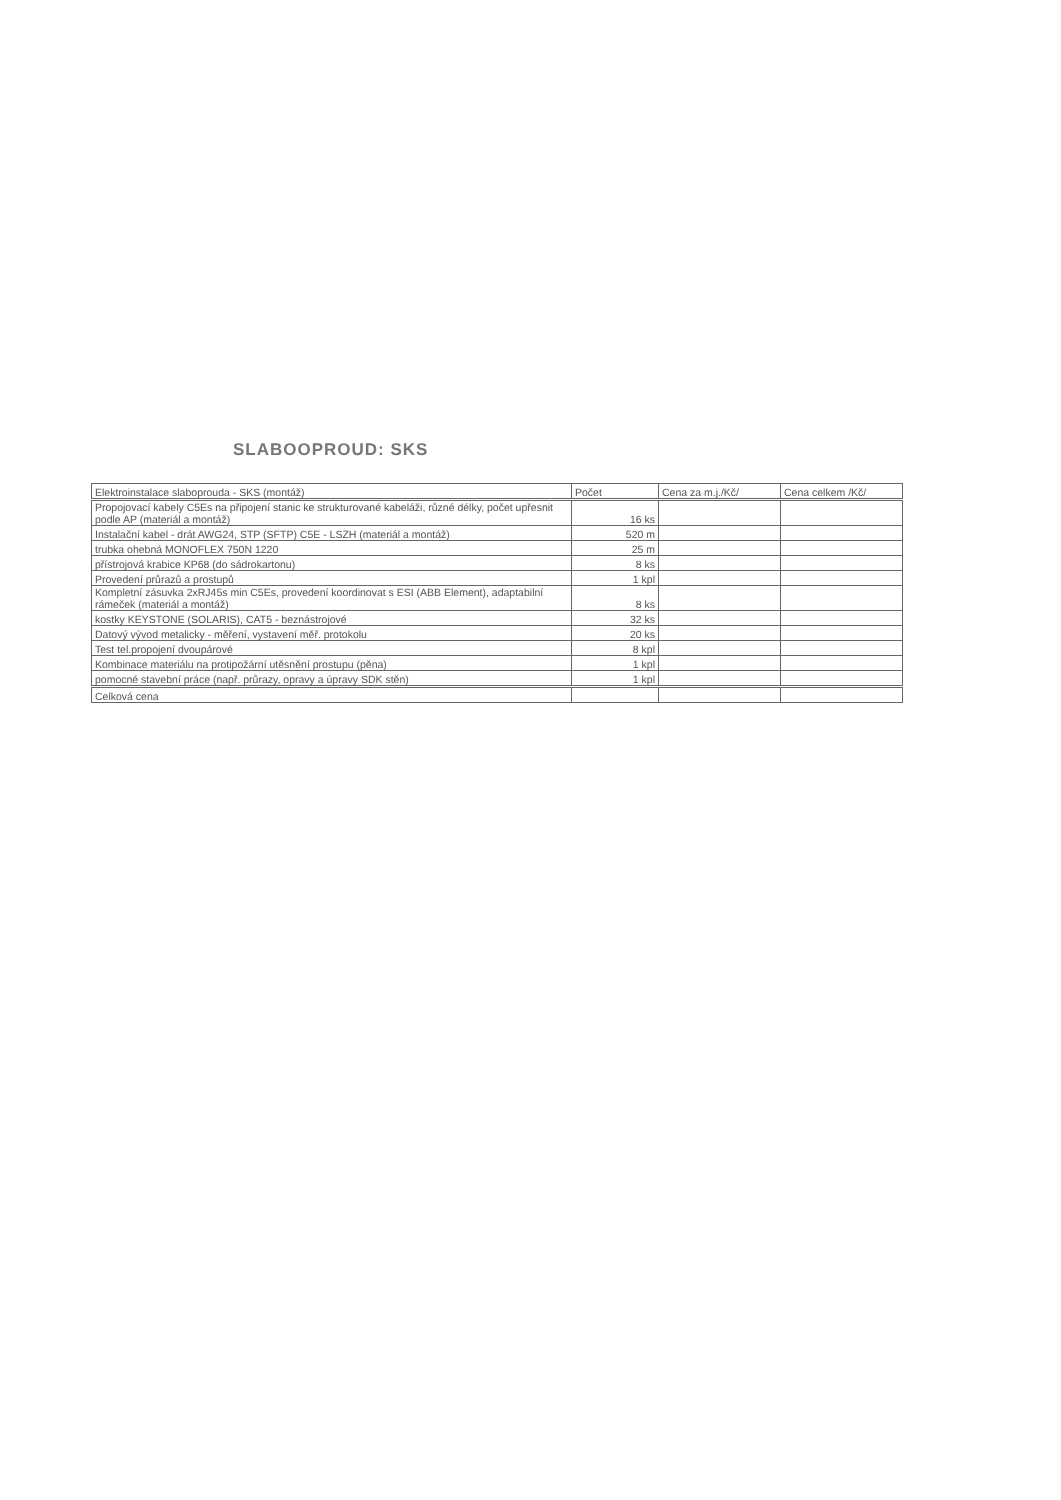SLABOOPROUD: SKS
| Elektroinstalace slaboprouda - SKS (montáž) | Počet | Cena za m.j./Kč/ | Cena celkem /Kč/ |
| --- | --- | --- | --- |
| Propojovací kabely C5Es na připojení stanic ke strukturované kabeláži, různé délky, počet upřesnit podle AP (materiál a montáž) | 16 ks | | |
| Instalační kabel - drát AWG24, STP (SFTP) C5E - LSZH (materiál a montáž) | 520 m | | |
| trubka ohebná MONOFLEX 750N 1220 | 25 m | | |
| přístrojová krabice KP68 (do sádrokartonu) | 8 ks | | |
| Provedení průrazů a prostupů | 1 kpl | | |
| Kompletní zásuvka 2xRJ45s min C5Es, provedení koordinovat s ESI (ABB Element), adaptabilní rámeček (materiál a montáž) | 8 ks | | |
| kostky KEYSTONE (SOLARIS), CAT5 - beznástrojové | 32 ks | | |
| Datový vývod metalicky - měření, vystavení měř. protokolu | 20 ks | | |
| Test tel.propojení dvoupárové | 8 kpl | | |
| Kombinace materiálu na protipožární utěsnění prostupu (pěna) | 1 kpl | | |
| pomocné stavební práce (např. průrazy, opravy a úpravy SDK stěn) | 1 kpl | | |
| Celková cena | | | |